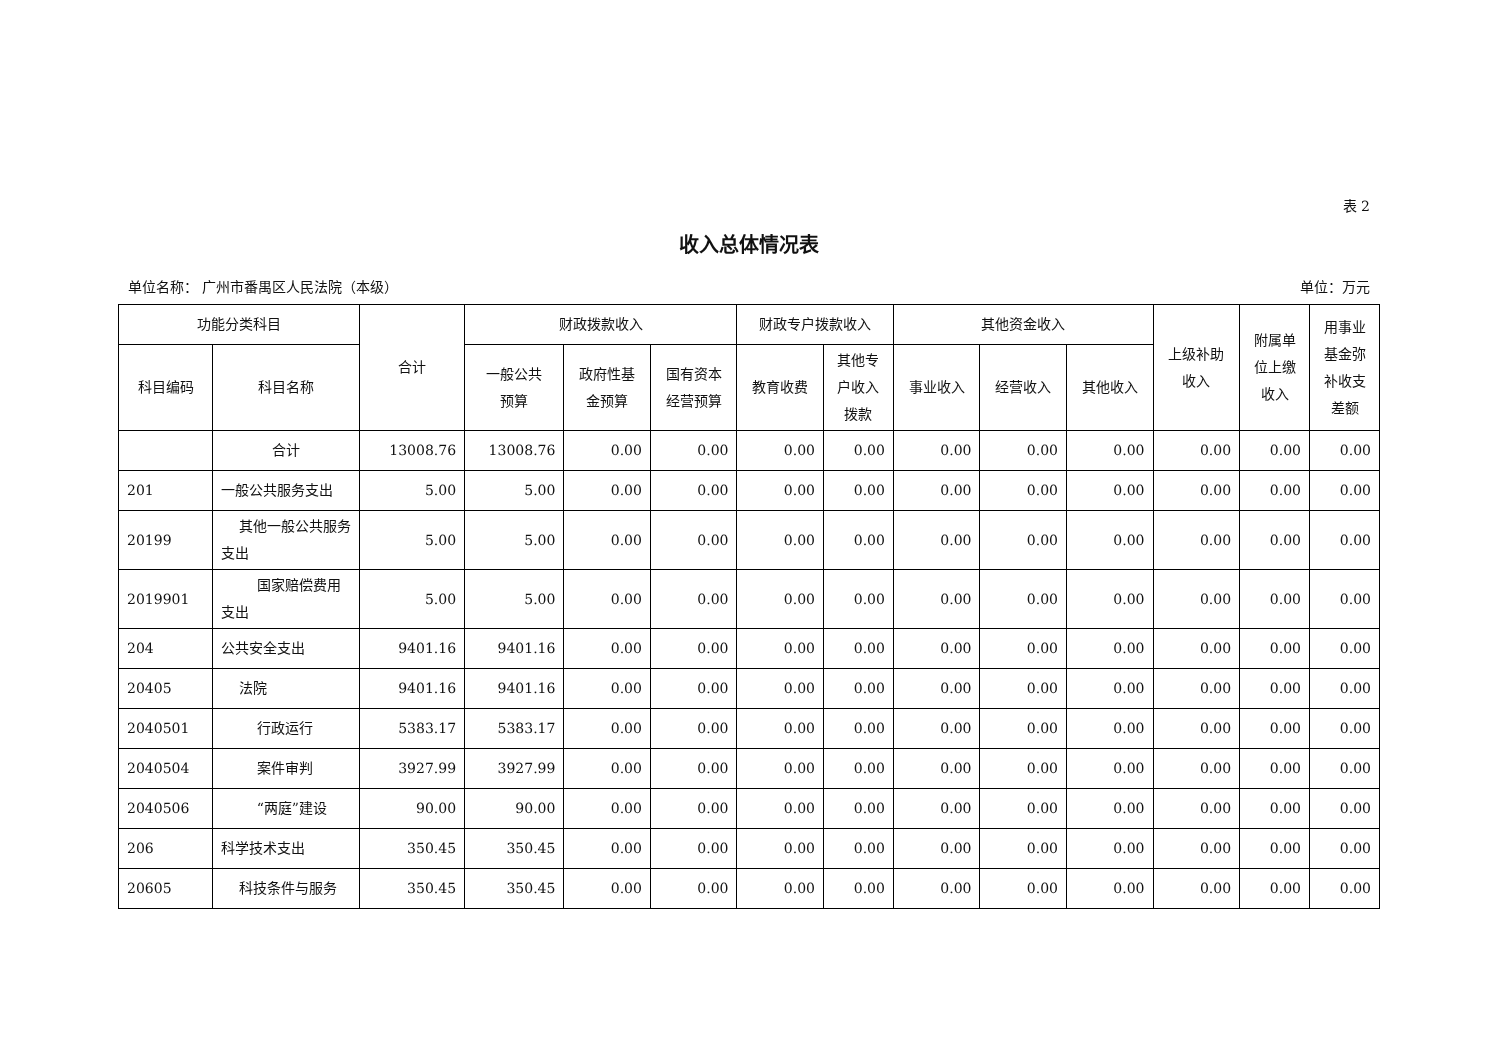表 2
收入总体情况表
单位名称： 广州市番禺区人民法院（本级） 单位：万元
| 功能分类科目 | | 合计 | 财政拨款收入 | | | 财政专户拨款收入 | | 其他资金收入 | | | 上级补助 收入 | 附属单 位上缴 收入 | 用事业 基金弥 补收支 差额 |
| --- | --- | --- | --- | --- | --- | --- | --- | --- | --- | --- | --- | --- | --- |
| 科目编码 | 科目名称 | | 一般公共 预算 | 政府性基 金预算 | 国有资本 经营预算 | 教育收费 | 其他专 户收入 拨款 | 事业收入 | 经营收入 | 其他收入 | | | |
| | 合计 | 13008.76 | 13008.76 | 0.00 | 0.00 | 0.00 | 0.00 | 0.00 | 0.00 | 0.00 | 0.00 | 0.00 | 0.00 |
| 201 | 一般公共服务支出 | 5.00 | 5.00 | 0.00 | 0.00 | 0.00 | 0.00 | 0.00 | 0.00 | 0.00 | 0.00 | 0.00 | 0.00 |
| 20199 | 其他一般公共服务支出 | 5.00 | 5.00 | 0.00 | 0.00 | 0.00 | 0.00 | 0.00 | 0.00 | 0.00 | 0.00 | 0.00 | 0.00 |
| 2019901 | 国家赔偿费用支出 | 5.00 | 5.00 | 0.00 | 0.00 | 0.00 | 0.00 | 0.00 | 0.00 | 0.00 | 0.00 | 0.00 | 0.00 |
| 204 | 公共安全支出 | 9401.16 | 9401.16 | 0.00 | 0.00 | 0.00 | 0.00 | 0.00 | 0.00 | 0.00 | 0.00 | 0.00 | 0.00 |
| 20405 | 法院 | 9401.16 | 9401.16 | 0.00 | 0.00 | 0.00 | 0.00 | 0.00 | 0.00 | 0.00 | 0.00 | 0.00 | 0.00 |
| 2040501 | 行政运行 | 5383.17 | 5383.17 | 0.00 | 0.00 | 0.00 | 0.00 | 0.00 | 0.00 | 0.00 | 0.00 | 0.00 | 0.00 |
| 2040504 | 案件审判 | 3927.99 | 3927.99 | 0.00 | 0.00 | 0.00 | 0.00 | 0.00 | 0.00 | 0.00 | 0.00 | 0.00 | 0.00 |
| 2040506 | “两庭”建设 | 90.00 | 90.00 | 0.00 | 0.00 | 0.00 | 0.00 | 0.00 | 0.00 | 0.00 | 0.00 | 0.00 | 0.00 |
| 206 | 科学技术支出 | 350.45 | 350.45 | 0.00 | 0.00 | 0.00 | 0.00 | 0.00 | 0.00 | 0.00 | 0.00 | 0.00 | 0.00 |
| 20605 | 科技条件与服务 | 350.45 | 350.45 | 0.00 | 0.00 | 0.00 | 0.00 | 0.00 | 0.00 | 0.00 | 0.00 | 0.00 | 0.00 |